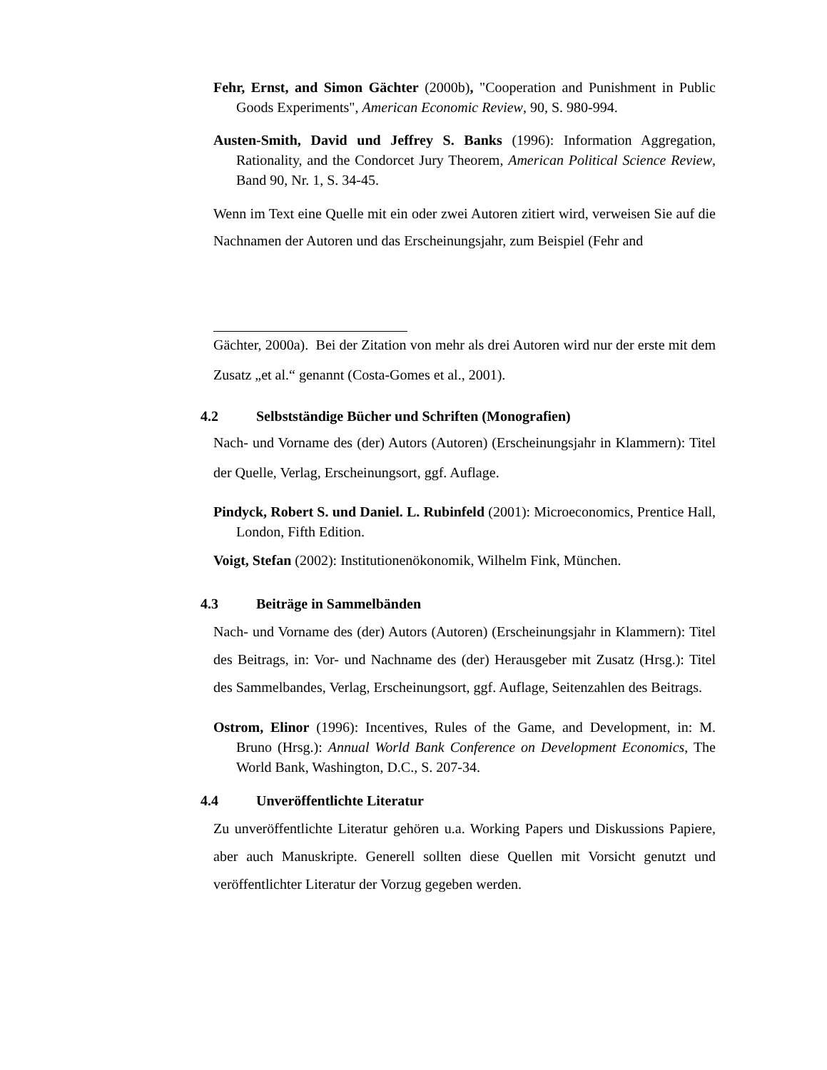Fehr, Ernst, and Simon Gächter (2000b), "Cooperation and Punishment in Public Goods Experiments", American Economic Review, 90, S. 980-994.
Austen-Smith, David und Jeffrey S. Banks (1996): Information Aggregation, Rationality, and the Condorcet Jury Theorem, American Political Science Review, Band 90, Nr. 1, S. 34-45.
Wenn im Text eine Quelle mit ein oder zwei Autoren zitiert wird, verweisen Sie auf die Nachnamen der Autoren und das Erscheinungsjahr, zum Beispiel (Fehr and
Gächter, 2000a). Bei der Zitation von mehr als drei Autoren wird nur der erste mit dem Zusatz „et al.“ genannt (Costa-Gomes et al., 2001).
4.2 Selbstständige Bücher und Schriften (Monografien)
Nach- und Vorname des (der) Autors (Autoren) (Erscheinungsjahr in Klammern): Titel der Quelle, Verlag, Erscheinungsort, ggf. Auflage.
Pindyck, Robert S. und Daniel. L. Rubinfeld (2001): Microeconomics, Prentice Hall, London, Fifth Edition.
Voigt, Stefan (2002): Institutionenökonomik, Wilhelm Fink, München.
4.3 Beiträge in Sammelbänden
Nach- und Vorname des (der) Autors (Autoren) (Erscheinungsjahr in Klammern): Titel des Beitrags, in: Vor- und Nachname des (der) Herausgeber mit Zusatz (Hrsg.): Titel des Sammelbandes, Verlag, Erscheinungsort, ggf. Auflage, Seitenzahlen des Beitrags.
Ostrom, Elinor (1996): Incentives, Rules of the Game, and Development, in: M. Bruno (Hrsg.): Annual World Bank Conference on Development Economics, The World Bank, Washington, D.C., S. 207-34.
4.4 Unveröffentlichte Literatur
Zu unveröffentlichte Literatur gehören u.a. Working Papers und Diskussions Papiere, aber auch Manuskripte. Generell sollten diese Quellen mit Vorsicht genutzt und veröffentlichter Literatur der Vorzug gegeben werden.